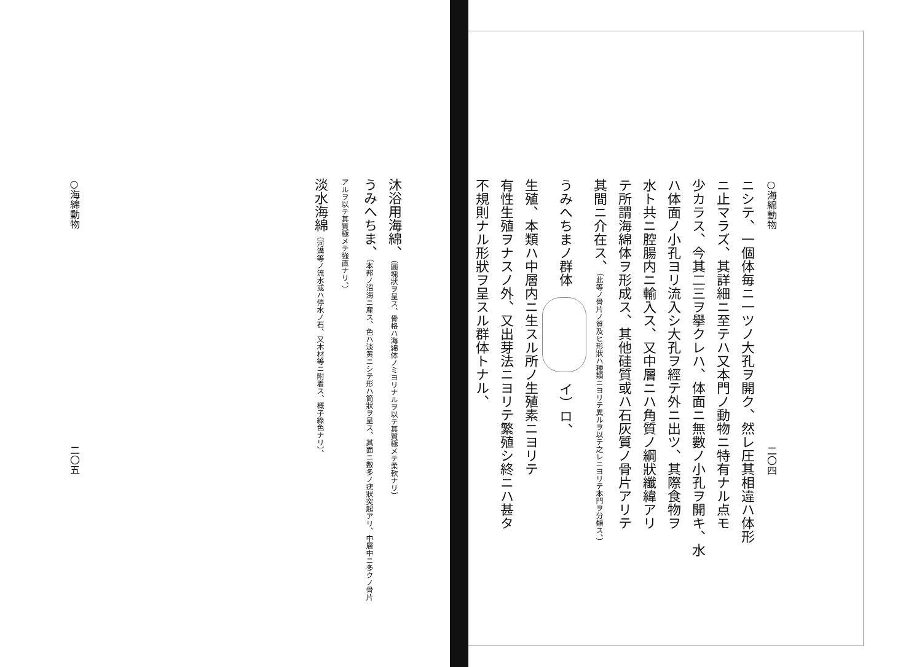○海綿動物　　　　　　　　　　　　　　　　二〇四
ニシテ、一個体毎ニ一ツノ大孔ヲ開ク、然レ圧其相違ハ体形
ニ止マラズ、其詳細ニ至テハ又本門ノ動物ニ特有ナル点モ
少カラス、今其二三ヲ擧クレハ、体面ニ無數ノ小孔ヲ開キ、水
ハ体面ノ小孔ヨリ流入シ大孔ヲ經テ外ニ出ツ、其際食物ヲ
水ト共ニ腔腸内ニ輸入ス、又中層ニハ角質ノ綱狀纖緯アリ
テ所謂海綿体ヲ形成ス、其他硅質或ハ石灰質ノ骨片アリテ
其間ニ介在ス、（此等ノ骨片ノ質及ヒ形狀ハ種類ニヨリテ異ルヲ以テ之レニヨリテ本門ヲ分類ス、）
うみへちまノ群体 イ）ロ、
生殖、本類ハ中層内ニ生スル所ノ生殖素ニヨリテ
有性生殖ヲナスノ外、又出芽法ニヨリテ繁殖シ終ニハ甚タ
不規則ナル形狀ヲ呈スル群体トナル、
沐浴用海綿、（圓塊狀ヲ呈ス、骨格ハ海綿体ノミヨリナルヲ以テ其質極メテ柔軟ナリ）
うみへちま、（本邦ノ沼海ニ産ス、色ハ淡黄ニシテ形ハ筒狀ヲ呈ス、其面ニ數多ノ疣狀突起アリ、中層中ニ多クノ骨片アルヲ以テ其質極メテ強直ナリ、）
淡水海綿（河溝等ノ流水或ハ停水ノ石、又木材等ニ附着ス、概子綠色ナリ）、
　
　
　
　
　
　
　
　
　
○海綿動物　　　　　　　　　　　　　　　　二〇五